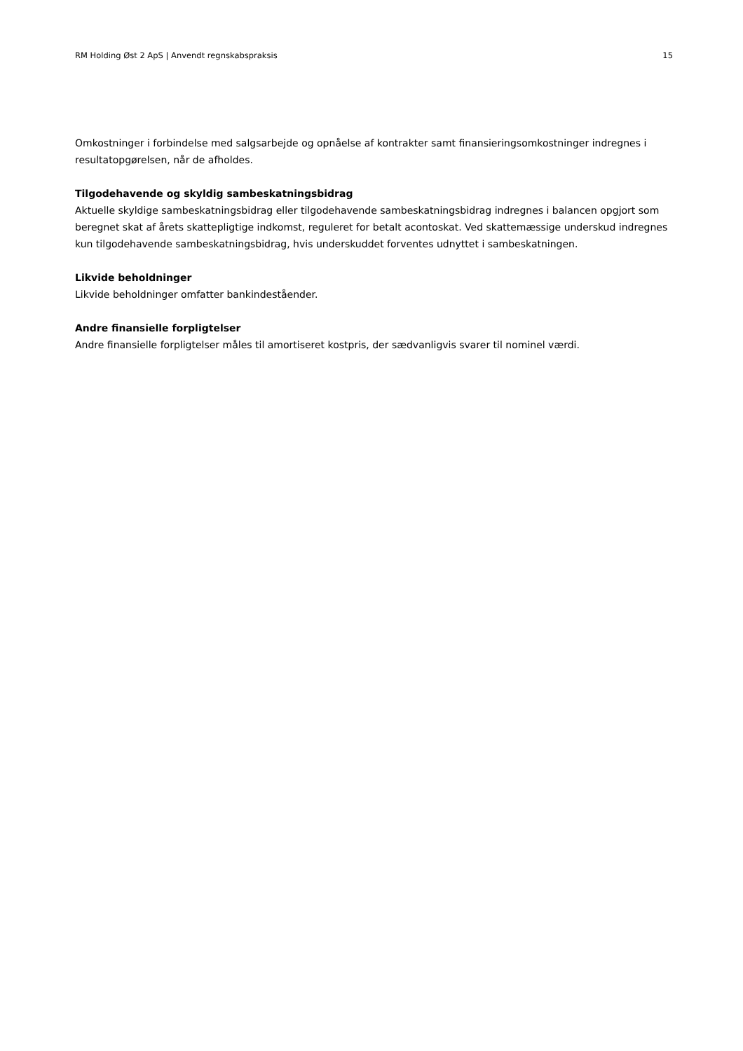RM Holding Øst 2 ApS | Anvendt regnskabspraksis 15
Omkostninger i forbindelse med salgsarbejde og opnåelse af kontrakter samt finansieringsomkostninger indregnes i resultatopgørelsen, når de afholdes.
Tilgodehavende og skyldig sambeskatningsbidrag
Aktuelle skyldige sambeskatningsbidrag eller tilgodehavende sambeskatningsbidrag indregnes i balancen opgjort som beregnet skat af årets skattepligtige indkomst, reguleret for betalt acontoskat. Ved skattemæssige underskud indregnes kun tilgodehavende sambeskatningsbidrag, hvis underskuddet forventes udnyttet i sambeskatningen.
Likvide beholdninger
Likvide beholdninger omfatter bankindeståender.
Andre finansielle forpligtelser
Andre finansielle forpligtelser måles til amortiseret kostpris, der sædvanligvis svarer til nominel værdi.